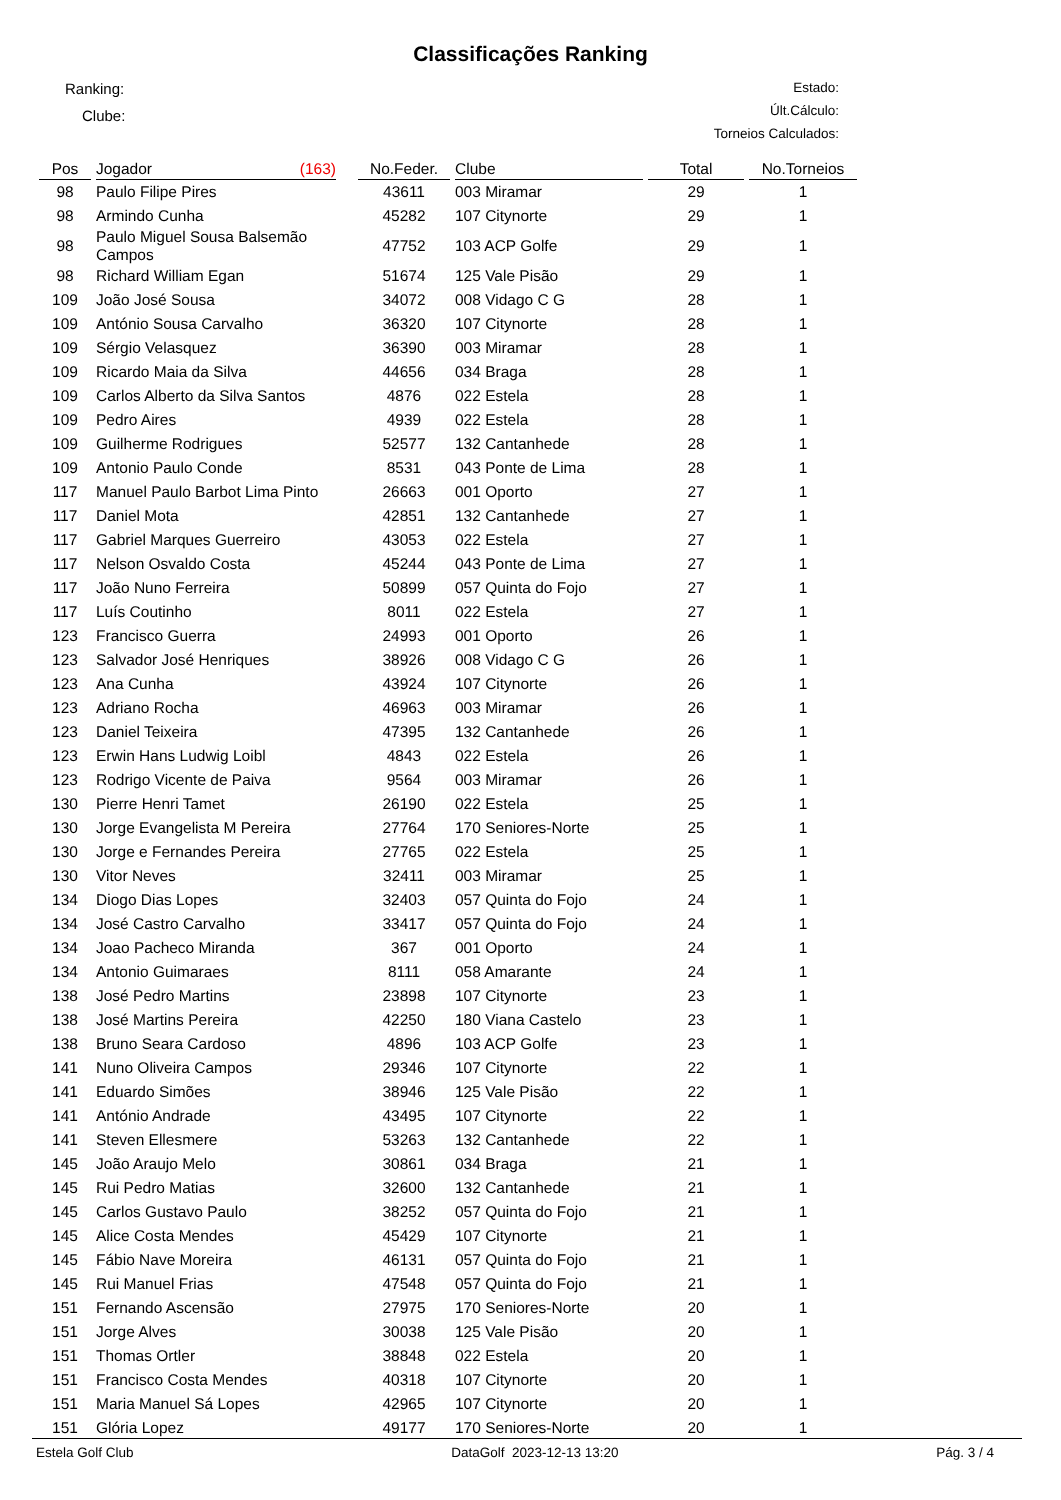Classificações Ranking
Ranking:
Clube:
Estado:
Últ.Cálculo:
Torneios Calculados:
| Pos | Jogador (163) | | No.Feder. | Clube | Total | No.Torneios |
| --- | --- | --- | --- | --- | --- | --- |
| 98 | Paulo Filipe Pires | | 43611 | 003 Miramar | 29 | 1 |
| 98 | Armindo Cunha | | 45282 | 107 Citynorte | 29 | 1 |
| 98 | Paulo Miguel Sousa Balsemão Campos | | 47752 | 103 ACP Golfe | 29 | 1 |
| 98 | Richard William Egan | | 51674 | 125 Vale Pisão | 29 | 1 |
| 109 | João José Sousa | | 34072 | 008 Vidago C G | 28 | 1 |
| 109 | António Sousa Carvalho | | 36320 | 107 Citynorte | 28 | 1 |
| 109 | Sérgio Velasquez | | 36390 | 003 Miramar | 28 | 1 |
| 109 | Ricardo Maia da Silva | | 44656 | 034 Braga | 28 | 1 |
| 109 | Carlos Alberto da Silva Santos | | 4876 | 022 Estela | 28 | 1 |
| 109 | Pedro Aires | | 4939 | 022 Estela | 28 | 1 |
| 109 | Guilherme Rodrigues | | 52577 | 132 Cantanhede | 28 | 1 |
| 109 | Antonio Paulo Conde | | 8531 | 043 Ponte de Lima | 28 | 1 |
| 117 | Manuel Paulo Barbot Lima Pinto | | 26663 | 001 Oporto | 27 | 1 |
| 117 | Daniel Mota | | 42851 | 132 Cantanhede | 27 | 1 |
| 117 | Gabriel Marques Guerreiro | | 43053 | 022 Estela | 27 | 1 |
| 117 | Nelson Osvaldo Costa | | 45244 | 043 Ponte de Lima | 27 | 1 |
| 117 | João Nuno Ferreira | | 50899 | 057 Quinta do Fojo | 27 | 1 |
| 117 | Luís Coutinho | | 8011 | 022 Estela | 27 | 1 |
| 123 | Francisco Guerra | | 24993 | 001 Oporto | 26 | 1 |
| 123 | Salvador José Henriques | | 38926 | 008 Vidago C G | 26 | 1 |
| 123 | Ana Cunha | | 43924 | 107 Citynorte | 26 | 1 |
| 123 | Adriano Rocha | | 46963 | 003 Miramar | 26 | 1 |
| 123 | Daniel Teixeira | | 47395 | 132 Cantanhede | 26 | 1 |
| 123 | Erwin Hans Ludwig Loibl | | 4843 | 022 Estela | 26 | 1 |
| 123 | Rodrigo Vicente de Paiva | | 9564 | 003 Miramar | 26 | 1 |
| 130 | Pierre Henri Tamet | | 26190 | 022 Estela | 25 | 1 |
| 130 | Jorge Evangelista M Pereira | | 27764 | 170 Seniores-Norte | 25 | 1 |
| 130 | Jorge e Fernandes Pereira | | 27765 | 022 Estela | 25 | 1 |
| 130 | Vitor Neves | | 32411 | 003 Miramar | 25 | 1 |
| 134 | Diogo Dias Lopes | | 32403 | 057 Quinta do Fojo | 24 | 1 |
| 134 | José Castro Carvalho | | 33417 | 057 Quinta do Fojo | 24 | 1 |
| 134 | Joao Pacheco Miranda | | 367 | 001 Oporto | 24 | 1 |
| 134 | Antonio Guimaraes | | 8111 | 058 Amarante | 24 | 1 |
| 138 | José Pedro Martins | | 23898 | 107 Citynorte | 23 | 1 |
| 138 | José Martins Pereira | | 42250 | 180 Viana Castelo | 23 | 1 |
| 138 | Bruno Seara Cardoso | | 4896 | 103 ACP Golfe | 23 | 1 |
| 141 | Nuno Oliveira Campos | | 29346 | 107 Citynorte | 22 | 1 |
| 141 | Eduardo Simões | | 38946 | 125 Vale Pisão | 22 | 1 |
| 141 | António Andrade | | 43495 | 107 Citynorte | 22 | 1 |
| 141 | Steven Ellesmere | | 53263 | 132 Cantanhede | 22 | 1 |
| 145 | João Araujo Melo | | 30861 | 034 Braga | 21 | 1 |
| 145 | Rui Pedro Matias | | 32600 | 132 Cantanhede | 21 | 1 |
| 145 | Carlos Gustavo Paulo | | 38252 | 057 Quinta do Fojo | 21 | 1 |
| 145 | Alice Costa Mendes | | 45429 | 107 Citynorte | 21 | 1 |
| 145 | Fábio Nave Moreira | | 46131 | 057 Quinta do Fojo | 21 | 1 |
| 145 | Rui Manuel Frias | | 47548 | 057 Quinta do Fojo | 21 | 1 |
| 151 | Fernando Ascensão | | 27975 | 170 Seniores-Norte | 20 | 1 |
| 151 | Jorge Alves | | 30038 | 125 Vale Pisão | 20 | 1 |
| 151 | Thomas Ortler | | 38848 | 022 Estela | 20 | 1 |
| 151 | Francisco Costa Mendes | | 40318 | 107 Citynorte | 20 | 1 |
| 151 | Maria Manuel Sá Lopes | | 42965 | 107 Citynorte | 20 | 1 |
| 151 | Glória Lopez | | 49177 | 170 Seniores-Norte | 20 | 1 |
Estela Golf Club DataGolf 2023-12-13 13:20 Pág. 3 / 4